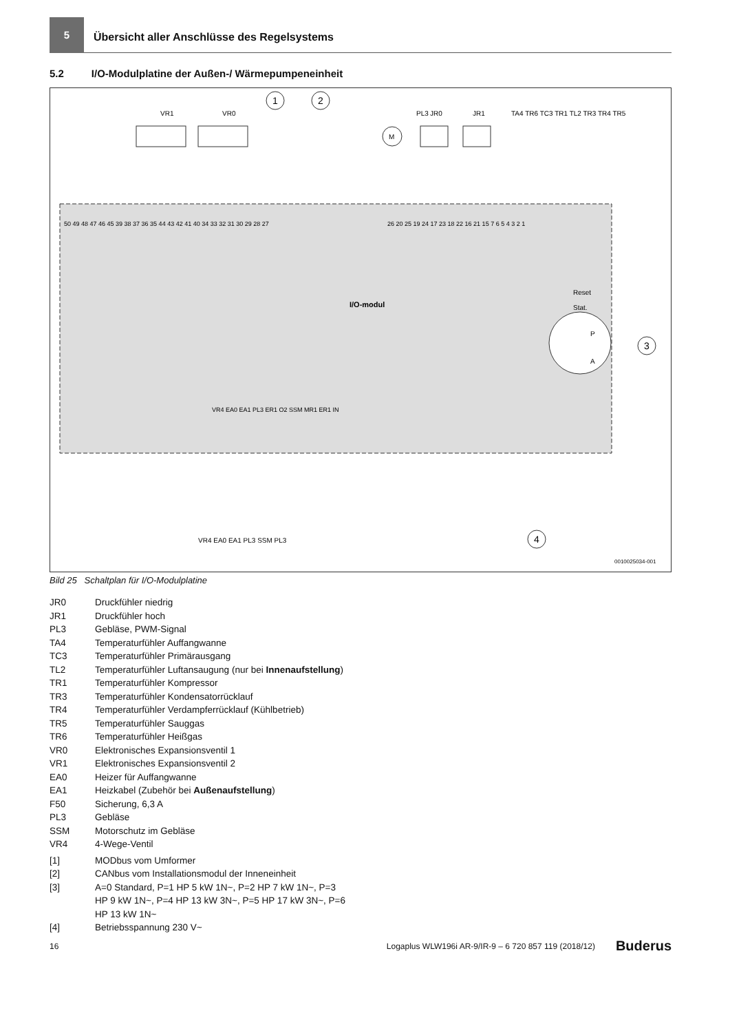5
Übersicht aller Anschlüsse des Regelsystems
5.2 I/O-Modulplatine der Außen-/ Wärmepumpeneinheit
VR1
VR0
1
2
PL3
M
JR0
JR1
TA4 TR6 TC3 TR1 TL2 TR3 TR4 TR5
50 49 48 47 46 45 39 38 37 36 35 44 43 42 41 40 34 33 32 31 30 29 28 27
26 20 25 19 24 17 23 18 22 16 21 15 7 6 5 4 3 2 1
I/O-modul
Reset
Stat.
P
A
3
VR4 EA0 EA1 PL3 ER1 O2 SSM MR1 ER1 IN
VR4 EA0 EA1 PL3 SSM PL3
4
0010025034-001
Bild 25 Schaltplan für I/O-Modulplatine
JR0 Druckfühler niedrig
JR1 Druckfühler hoch
PL3 Gebläse, PWM-Signal
TA4 Temperaturfühler Auffangwanne
TC3 Temperaturfühler Primärausgang
TL2 Temperaturfühler Luftansaugung (nur bei Innenaufstellung)
TR1 Temperaturfühler Kompressor
TR3 Temperaturfühler Kondensatorrücklauf
TR4 Temperaturfühler Verdampferrücklauf (Kühlbetrieb)
TR5 Temperaturfühler Sauggas
TR6 Temperaturfühler Heißgas
VR0 Elektronisches Expansionsventil 1
VR1 Elektronisches Expansionsventil 2
EA0 Heizer für Auffangwanne
EA1 Heizkabel (Zubehör bei Außenaufstellung)
F50 Sicherung, 6,3 A
PL3 Gebläse
SSM Motorschutz im Gebläse
VR4 4-Wege-Ventil
[1] MODbus vom Umformer
[2] CANbus vom Installationsmodul der Inneneinheit
[3] A=0 Standard, P=1 HP 5 kW 1N~, P=2 HP 7 kW 1N~, P=3 HP 9 kW 1N~, P=4 HP 13 kW 3N~, P=5 HP 17 kW 3N~, P=6 HP 13 kW 1N~
[4] Betriebsspannung 230 V~
16 Logaplus WLW196i AR-9/IR-9 – 6 720 857 119 (2018/12) Buderus